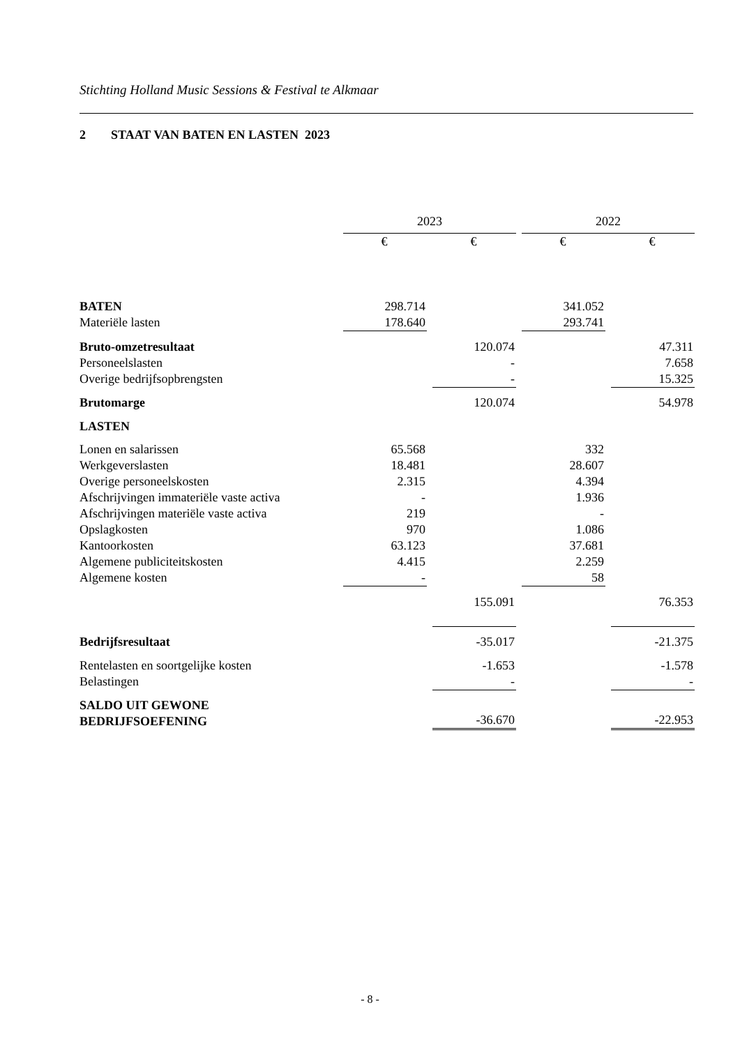Stichting Holland Music Sessions & Festival te Alkmaar
2 STAAT VAN BATEN EN LASTEN 2023
| | 2023 | | | | 2022 | | |
| | € | | € | | € | | € |
| BATEN | 298.714 | | | | 341.052 | | |
| Materiële lasten | 178.640 | | | | 293.741 | | |
| Bruto-omzetresultaat | | | 120.074 | | | | 47.311 |
| Personeelslasten | | | - | | | | 7.658 |
| Overige bedrijfsopbrengsten | | | - | | | | 15.325 |
| Brutomarge | | | 120.074 | | | | 54.978 |
| LASTEN | | | | | | | |
| Lonen en salarissen | 65.568 | | | | 332 | | |
| Werkgeverslasten | 18.481 | | | | 28.607 | | |
| Overige personeelskosten | 2.315 | | | | 4.394 | | |
| Afschrijvingen immateriële vaste activa | - | | | | 1.936 | | |
| Afschrijvingen materiële vaste activa | 219 | | | | - | | |
| Opslagkosten | 970 | | | | 1.086 | | |
| Kantoorkosten | 63.123 | | | | 37.681 | | |
| Algemene publiciteitskosten | 4.415 | | | | 2.259 | | |
| Algemene kosten | - | | | | 58 | | |
| | | | 155.091 | | | | 76.353 |
| Bedrijfsresultaat | | | -35.017 | | | | -21.375 |
| Rentelasten en soortgelijke kosten | | | -1.653 | | | | -1.578 |
| Belastingen | | | - | | | | - |
| SALDO UIT GEWONE BEDRIJFSOEFENING | | | -36.670 | | | | -22.953 |
- 8 -